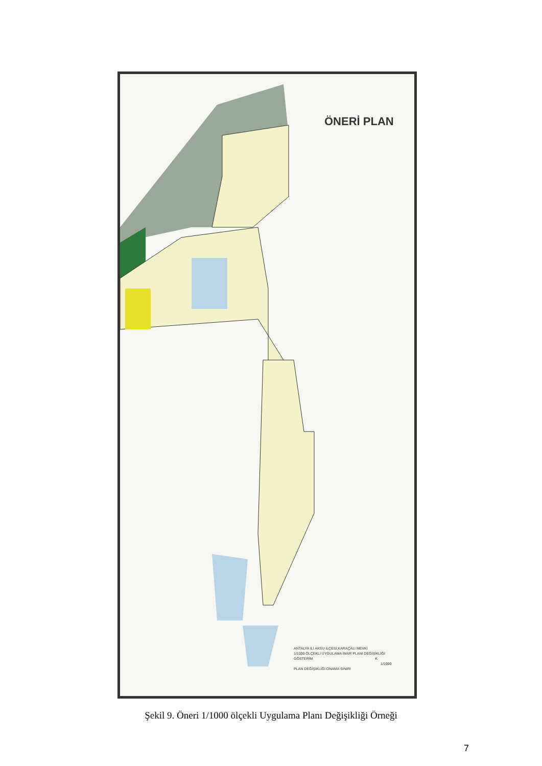ÖNERİ PLAN
ANTALYA İLİ AKSU İLÇESİ,KARAÇALI MEVKİ
1/1000 ÖLÇEKLİ UYGULAMA İMAR PLANI DEĞİŞİKLİĞİ
GÖSTERİM K
1/1000
PLAN DEĞİŞİKLİĞİ ONAMA SINIRI
Şekil 9. Öneri 1/1000 ölçekli Uygulama Planı Değişikliği Örneği
7